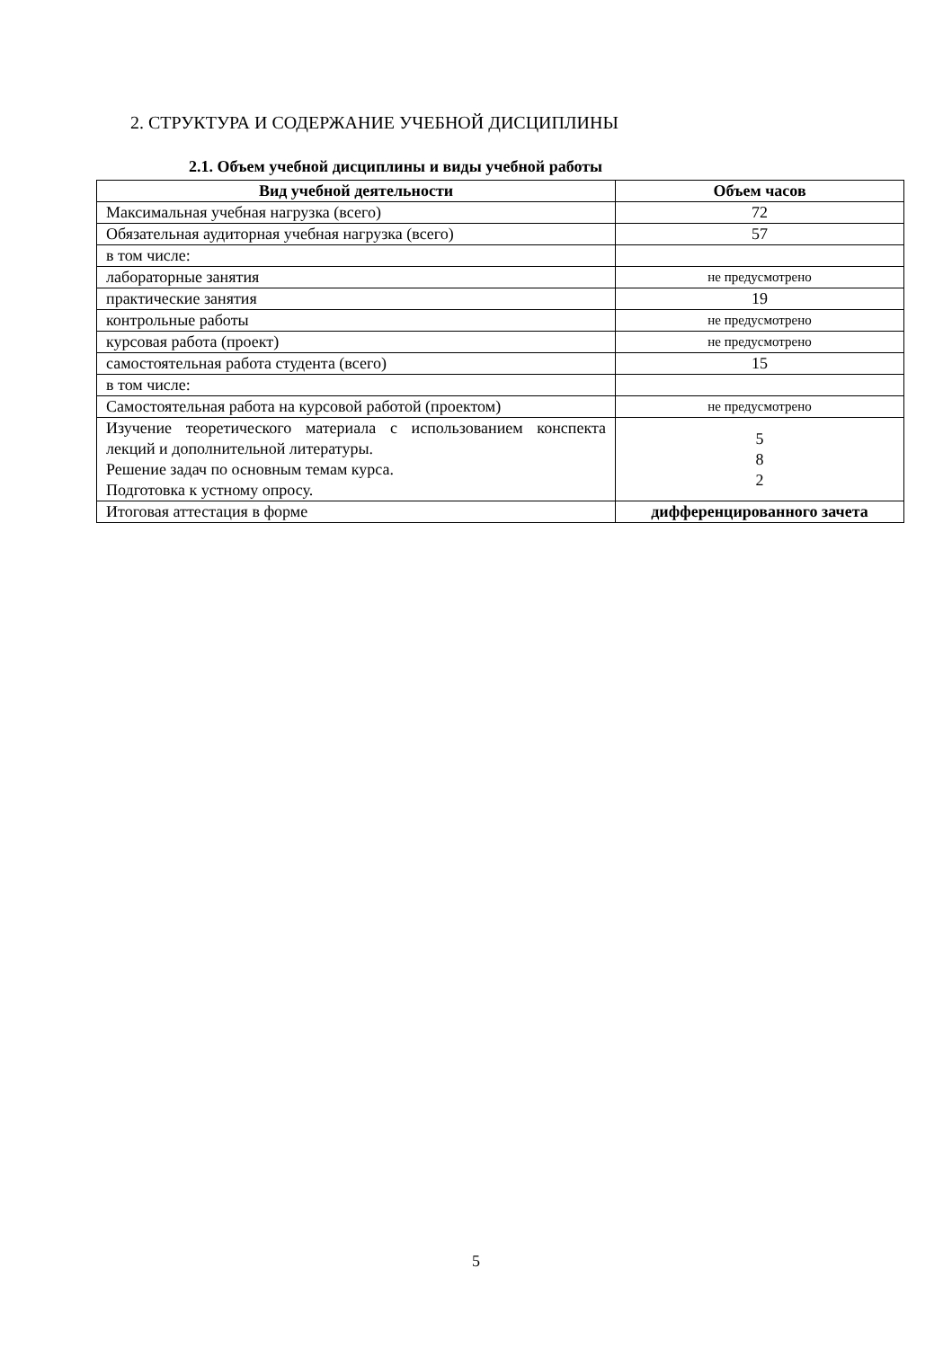2. СТРУКТУРА И СОДЕРЖАНИЕ УЧЕБНОЙ ДИСЦИПЛИНЫ
2.1. Объем учебной дисциплины и виды учебной работы
| Вид учебной деятельности | Объем часов |
| --- | --- |
| Максимальная учебная нагрузка (всего) | 72 |
| Обязательная аудиторная учебная нагрузка (всего) | 57 |
| в том числе: | |
| лабораторные занятия | не предусмотрено |
| практические занятия | 19 |
| контрольные работы | не предусмотрено |
| курсовая работа (проект) | не предусмотрено |
| самостоятельная работа студента (всего) | 15 |
| в том числе: | |
| Самостоятельная работа на курсовой работой (проектом) | не предусмотрено |
| Изучение теоретического материала с использованием конспекта лекций и дополнительной литературы. Решение задач по основным темам курса. Подготовка к устному опросу. | 5 8 2 |
| Итоговая аттестация в форме | дифференцированного зачета |
5